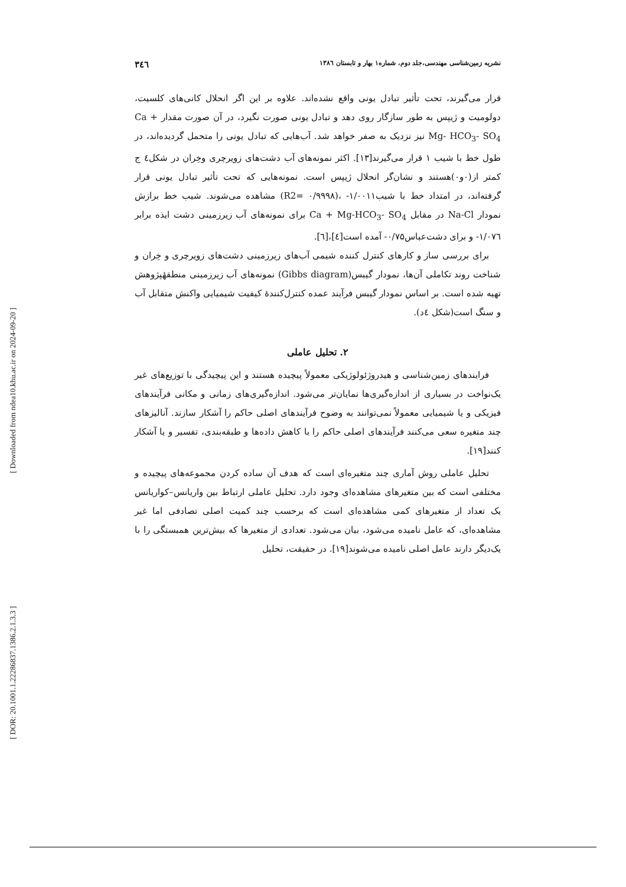نشریه زمین‌شناسی مهندسی،جلد دوم، شماره۱ بهار و تابستان ۱۳۸٦ ۳٤٦
قرار می‌گیرند، تحت تأثیر تبادل یونی واقع نشده‌اند. علاوه بر این اگر انحلال کانی‌های کلسیت، دولومیت و ژیپس به طور سازگار روی دهد و تبادل یونی صورت نگیرد، در آن صورت مقدار Ca + Mg- HCO<sub>3</sub>- SO<sub>4</sub> نیز نزدیک به صفر خواهد شد. آب‌هایی که تبادل یونی را متحمل گردیده‌اند، در طول خط با شیب ۱ قرار می‌گیرند[۱۳]. اکثر نمونه‌های آب دشت‌های زویرچری وخِران در شکل٤ ج کمتر از(۰و۰)هستند و نشان‌گر انحلال ژیپس است. نمونه‌هایی که تحت تأثیر تبادل یونی قرار گرفته‌اند، در امتداد خط با شیب‌۱/۰۰۱۱- ،(۰/۹۹۹۸ =R2) مشاهده می‌شوند. شیب خط برازش نمودار Na-Cl در مقابل Ca + Mg-HCO<sub>3</sub>- SO<sub>4</sub> برای نمونه‌های آب زیرزمینی دشت ایذه برابر ۱/۰۷٦- و برای دشت‌عباس۰/۷۵- آمده است[٤]،[٦].
برای بررسی ساز و کارهای کنترل کننده شیمی آب‌های زیرزمینی دشت‌های زویرچری و خِران و شناخت روند تکاملی آن‌ها، نمودار گیبس(Gibbs diagram) نمونه‌های آب زیرزمینی منطقهٔپژوهش تهیه شده است. بر اساس نمودار گیبس فرآیند عمده کنترل‌کنندهٔ کیفیت شیمیایی واکنش متقابل آب و سنگ است(شکل ٤د).
۲. تحلیل عاملی
فرایندهای زمین‌شناسی و هیدروژئولوژیکی معمولاً پیچیده هستند و این پیچیدگی با توزیع‌های غیر یک‌نواخت در بسیاری از اندازه‌گیری‌ها نمایان‌تر می‌شود. اندازه‌گیری‌های زمانی و مکانی فرآیندهای فیزیکی و یا شیمیایی معمولاً نمی‌توانند به وضوح فرآیندهای اصلی حاکم را آشکار سازند. آنالیزهای چند متغیره سعی می‌کنند فرآیندهای اصلی حاکم را با کاهش داده‌ها و طبقه‌بندی، تفسیر و یا آشکار کنند[۱۹].
تحلیل عاملی روش آماری چند متغیره‌ای است که هدف آن ساده کردن مجموعه‌های پیچیده و مختلفی است که بین متغیرهای مشاهده‌ای وجود دارد. تحلیل عاملی ارتباط بین واریانس–کواریانس یک تعداد از متغیرهای کمی مشاهده‌ای است که برحسب چند کمیت اصلی تصادفی اما غیر مشاهده‌ای، که عامل نامیده می‌شود، بیان می‌شود. تعدادی از متغیرها که بیش‌ترین همبستگی را با یک‌دیگر دارند عامل اصلی نامیده می‌شوند[۱۹]. در حقیقت، تحلیل
[ Downloaded from ndea10.khu.ac.ir on 2024-09-20 ]
[ DOR: 20.1001.1.22286837.1386.2.1.3.3 ]